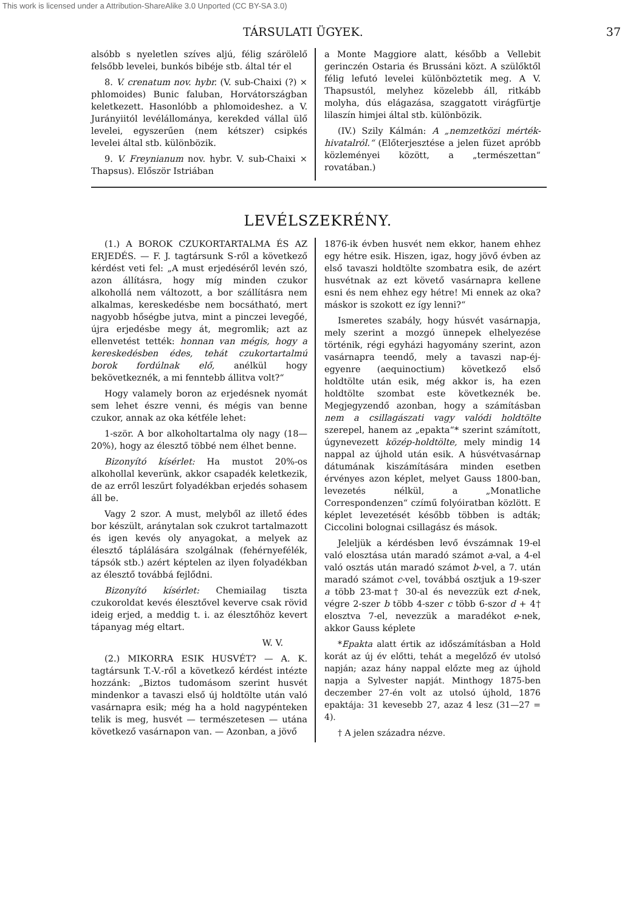This work is licensed under a Attribution-ShareAlike 3.0 Unported (CC BY-SA 3.0)
TÁRSULATI ÜGYEK. 37
alsóbb s nyeletlen szíves aljú, félig szárölelő felsőbb levelei, bunkós bibéje stb. által tér el
8. V. crenatum nov. hybr. (V. sub-Chaixi (?) × phlomoides) Bunic faluban, Horvátországban keletkezett. Hasonlóbb a phlomoideshez. a V. Jurányiitól levélállománya, kerekded vállal ülő levelei, egyszerűen (nem kétszer) csipkés levelei által stb. különbözik.
9. V. Freynianum nov. hybr. V. sub-Chaixi × Thapsus). Először Istriában
a Monte Maggiore alatt, később a Vellebit gerinczén Ostaria és Brussáni közt. A szülőktől félig lefutó levelei különböztetik meg. A V. Thapsustól, melyhez közelebb áll, ritkább molyha, dús elágazása, szaggatott virágfürtje lilaszín himjei által stb. különbözik.
(IV.) Szily Kálmán: A „nemzetközi mérték-hivatalról.“ (Előterjesztése a jelen füzet apróbb közleményei között, a „természettan“ rovatában.)
LEVÉLSZEKRÉNY.
(1.) A BOROK CZUKORTARTALMA ÉS AZ ERJEDÉS. — F. J. tagtársunk S-ről a következő kérdést veti fel: „A must erjedéséről levén szó, azon állításra, hogy míg minden czukor alkohollá nem változott, a bor szállításra nem alkalmas, kereskedésbe nem bocsátható, mert nagyobb hőségbe jutva, mint a pinczei levegőé, újra erjedésbe megy át, megromlik; azt az ellenvetést tették: honnan van mégis, hogy a kereskedésben édes, tehát czukortartalmú borok fordúlnak elő, anélkül hogy bekövetkeznék, a mi fenntebb állitva volt?“
Hogy valamely boron az erjedésnek nyomát sem lehet észre venni, és mégis van benne czukor, annak az oka kétféle lehet:
1-ször. A bor alkoholtartalma oly nagy (18—20%), hogy az élesztő többé nem élhet benne.
Bizonyító kísérlet: Ha mustot 20%-os alkohollal keverünk, akkor csapadék keletkezik, de az erről leszűrt folyadékban erjedés sohasem áll be.
Vagy 2 szor. A must, melyből az illető édes bor készült, aránytalan sok czukrot tartalmazott és igen kevés oly anyagokat, a melyek az élesztő táplálására szolgálnak (fehérnyefélék, tápsók stb.) azért képtelen az ilyen folyadékban az élesztő továbbá fejlődni.
Bizonyító kísérlet: Chemiailag tiszta czukoroldat kevés élesztővel keverve csak rövid ideig erjed, a meddig t. i. az élesztőhöz kevert tápanyag még eltart.
W. V.
(2.) MIKORRA ESIK HUSVÉT? — A. K. tagtársunk T.-V.-ről a következő kérdést intézte hozzánk: „Biztos tudomásom szerint husvét mindenkor a tavaszi első új holdtölte után való vasárnapra esik; még ha a hold nagypénteken telik is meg, husvét — természetesen — utána következő vasárnapon van. — Azonban, a jövő
1876-ik évben husvét nem ekkor, hanem ehhez egy hétre esik. Hiszen, igaz, hogy jövő évben az első tavaszi holdtölte szombatra esik, de azért husvétnak az ezt követő vasárnapra kellene esni és nem ehhez egy hétre! Mi ennek az oka? máskor is szokott ez így lenni?“
Ismeretes szabály, hogy húsvét vasárnapja, mely szerint a mozgó ünnepek elhelyezése történik, régi egyházi hagyomány szerint, azon vasárnapra teendő, mely a tavaszi nap-éj-egyenre (aequinoctium) következő első holdtölte után esik, még akkor is, ha ezen holdtölte szombat este következnék be. Megjegyzendő azonban, hogy a számításban nem a csillagászati vagy valódi holdtölte szerepel, hanem az „epakta“* szerint számított, úgynevezett közép-holdtölte, mely mindig 14 nappal az újhold után esik. A húsvétvasárnap dátumának kiszámítására minden esetben érvényes azon képlet, melyet Gauss 1800-ban, levezetés nélkül, a „Monatliche Correspondenzen“ czímű folyóiratban közlött. E képlet levezetését később többen is adták; Ciccolini bolognai csillagász és mások.
Jeleljük a kérdésben levő évszámnak 19-el való elosztása után maradó számot a-val, a 4-el való osztás után maradó számot b-vel, a 7. után maradó számot c-vel, továbbá osztjuk a 19-szer a több 23-mat† 30-al és nevezzük ezt d-nek, végre 2-szer b több 4-szer c több 6-szor d + 4† elosztva 7-el, nevezzük a maradékot e-nek, akkor Gauss képlete
*Epakta alatt értik az időszámításban a Hold korát az új év előtti, tehát a megelőző év utolsó napján; azaz hány nappal előzte meg az újhold napja a Sylvester napját. Minthogy 1875-ben deczember 27-én volt az utolsó újhold, 1876 epaktája: 31 kevesebb 27, azaz 4 lesz (31—27 = 4).
† A jelen századra nézve.